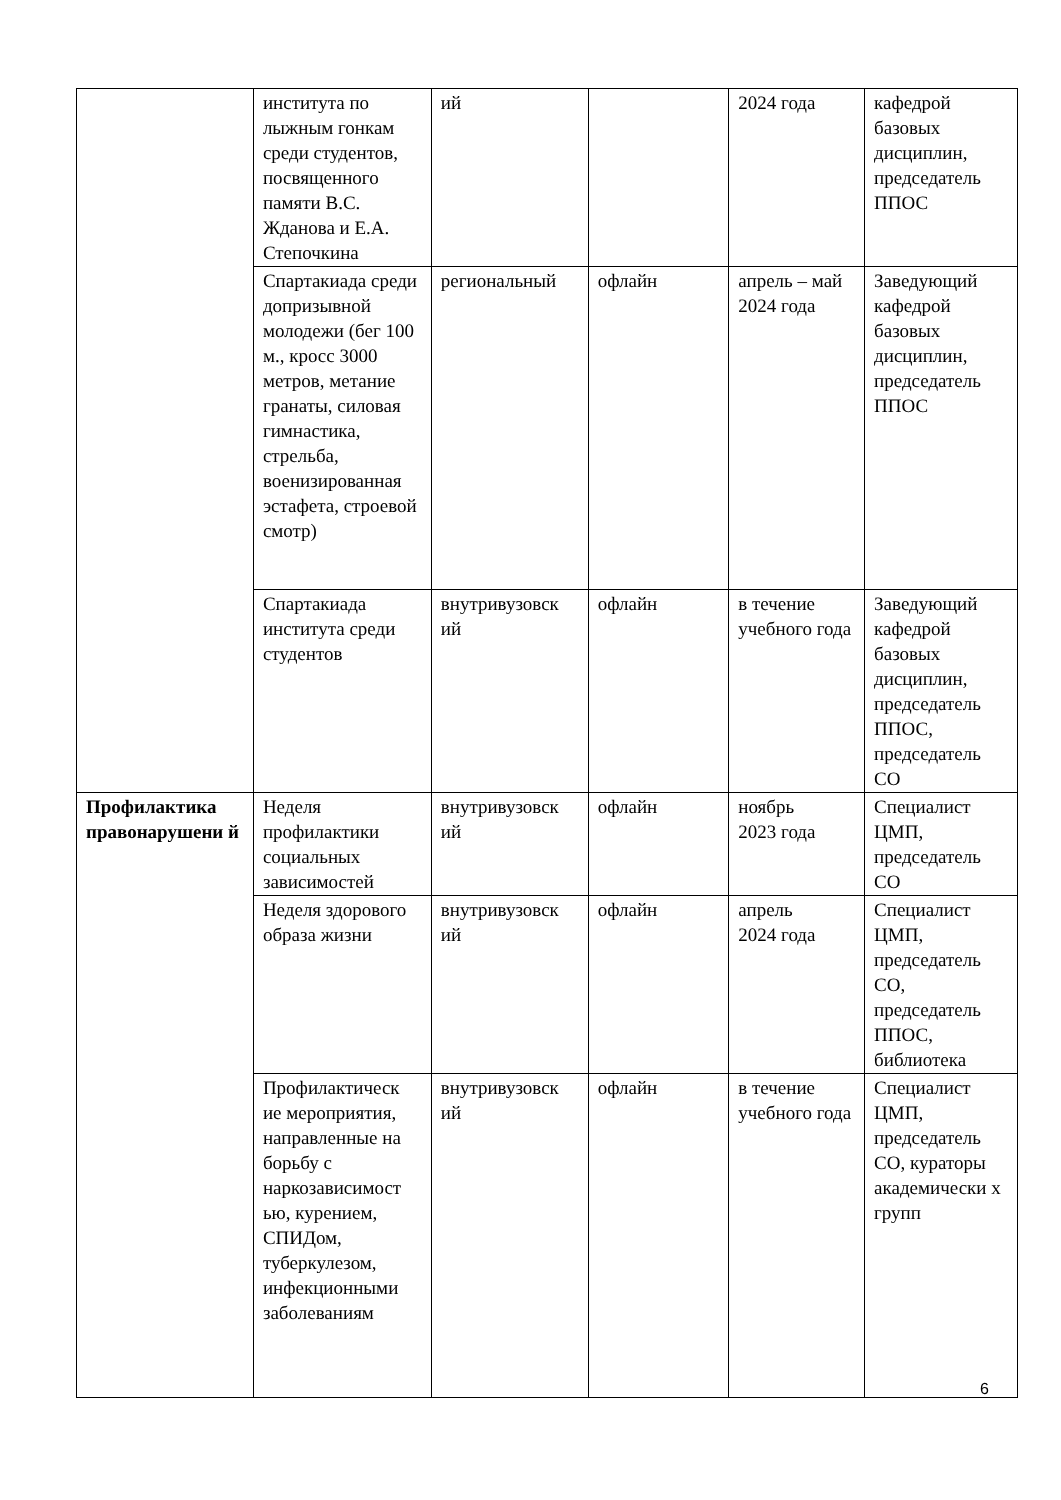| | института по лыжным гонкам среди студентов, посвященного памяти В.С. Жданова и Е.А. Степочкина | ий | | 2024 года | кафедрой базовых дисциплин, председатель ППОС |
| | Спартакиада среди допризывной молодежи (бег 100 м., кросс 3000 метров, метание гранаты, силовая гимнастика, стрельба, военизированная эстафета, строевой смотр) | региональный | офлайн | апрель – май 2024 года | Заведующий кафедрой базовых дисциплин, председатель ППОС |
| | Спартакиада института среди студентов | внутривузовск ий | офлайн | в течение учебного года | Заведующий кафедрой базовых дисциплин, председатель ППОС, председатель СО |
| Профилактика правонарушени й | Неделя профилактики социальных зависимостей | внутривузовск ий | офлайн | ноябрь 2023 года | Специалист ЦМП, председатель СО |
| | Неделя здорового образа жизни | внутривузовск ий | офлайн | апрель 2024 года | Специалист ЦМП, председатель СО, председатель ППОС, библиотека |
| | Профилактическ ие мероприятия, направленные на борьбу с наркозависимост ью, курением, СПИДом, туберкулезом, инфекционными заболеваниям | внутривузовск ий | офлайн | в течение учебного года | Специалист ЦМП, председатель СО, кураторы академически х групп |
6